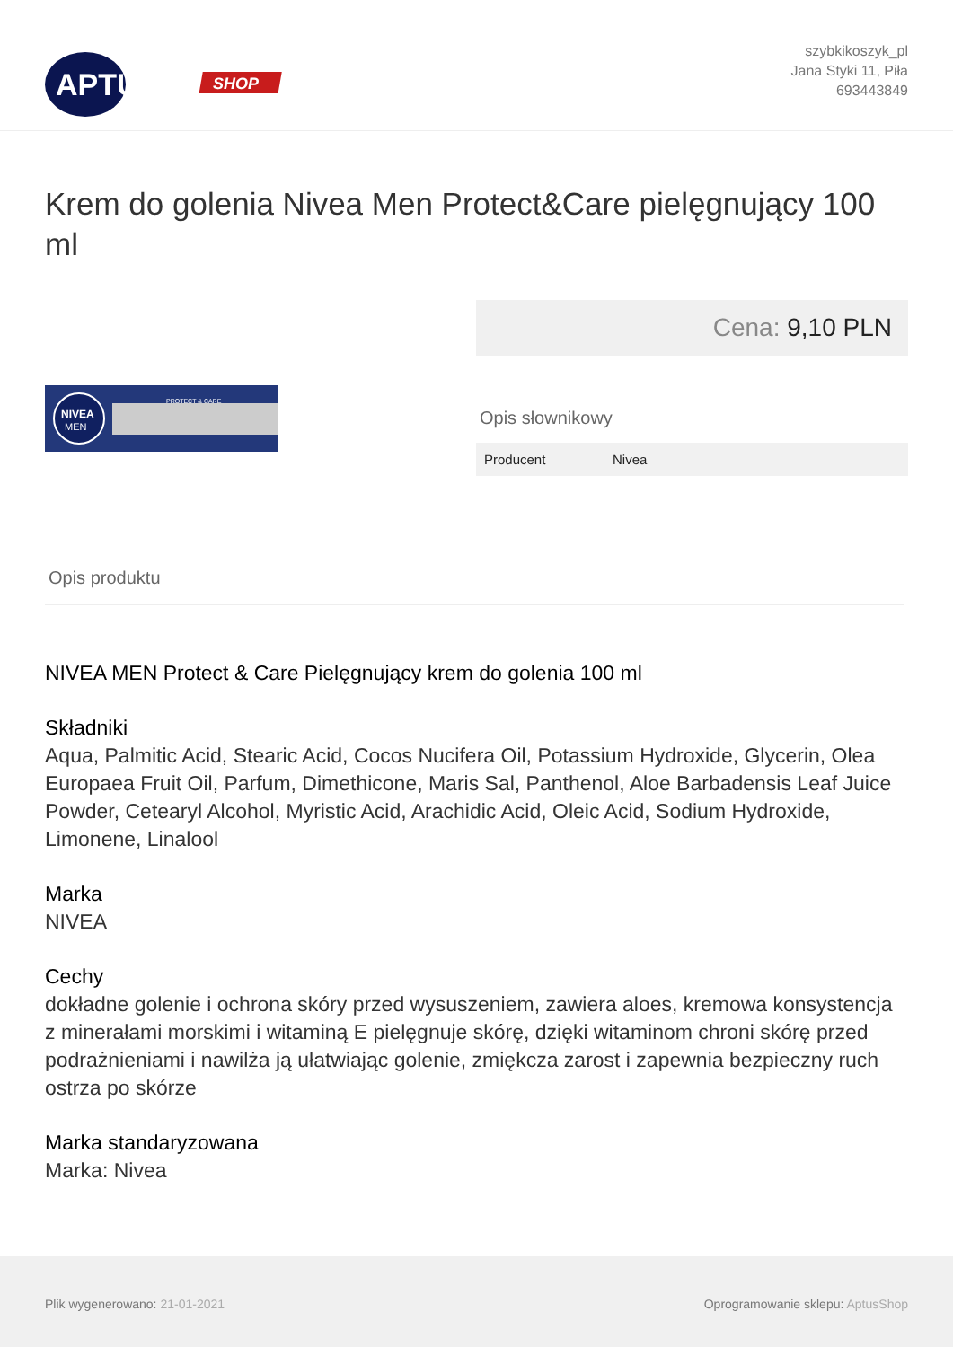APTUS
SHOP
szybkikoszyk_pl
Jana Styki 11, Piła
693443849
Krem do golenia Nivea Men Protect&Care pielęgnujący 100 ml
NIVEA
MEN
PROTECT & CARE
Cena: 9,10 PLN
Opis słownikowy
| Producent | Nivea |
Opis produktu
NIVEA MEN Protect & Care Pielęgnujący krem do golenia 100 ml
Składniki
Aqua, Palmitic Acid, Stearic Acid, Cocos Nucifera Oil, Potassium Hydroxide, Glycerin, Olea Europaea Fruit Oil, Parfum, Dimethicone, Maris Sal, Panthenol, Aloe Barbadensis Leaf Juice Powder, Cetearyl Alcohol, Myristic Acid, Arachidic Acid, Oleic Acid, Sodium Hydroxide, Limonene, Linalool
Marka
NIVEA
Cechy
dokładne golenie i ochrona skóry przed wysuszeniem, zawiera aloes, kremowa konsystencja z minerałami morskimi i witaminą E pielęgnuje skórę, dzięki witaminom chroni skórę przed podrażnieniami i nawilża ją ułatwiając golenie, zmiękcza zarost i zapewnia bezpieczny ruch ostrza po skórze
Marka standaryzowana
Marka: Nivea
Plik wygenerowano: 21-01-2021 Oprogramowanie sklepu: AptusShop